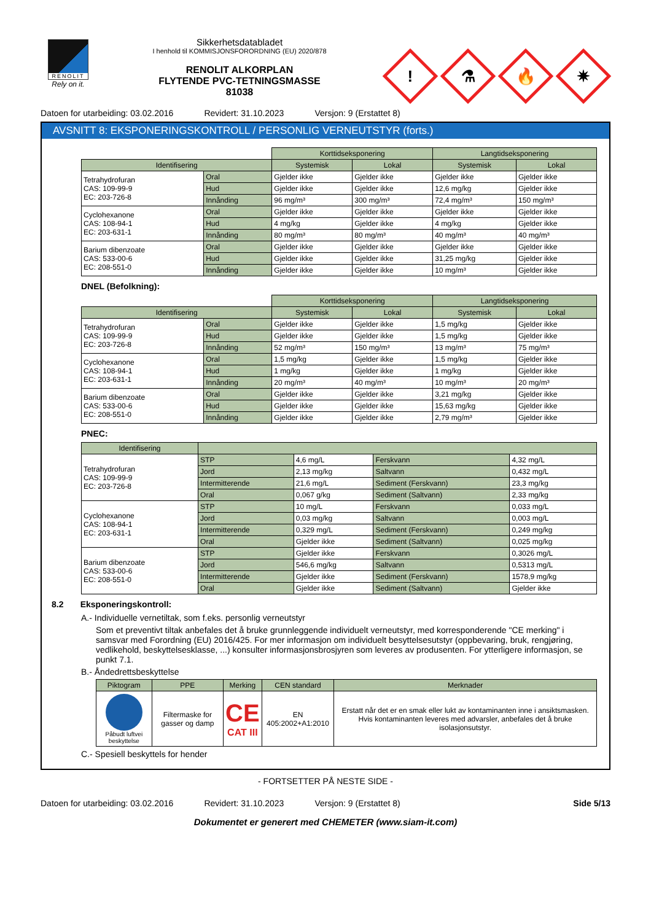RENOLIT
Rely on it.
Sikkerhetsdatabladet
I henhold til KOMMISJONSFORORDNING (EU) 2020/878
RENOLIT ALKORPLAN
FLYTENDE PVC-TETNINGSMASSE
81038
!
⚗
🔥
✷
Datoen for utarbeiding: 03.02.2016 Revidert: 31.10.2023 Versjon: 9 (Erstattet 8)
AVSNITT 8: EKSPONERINGSKONTROLL / PERSONLIG VERNEUTSTYR (forts.)
| | | Korttidseksponering | | Langtidseksponering | |
| Identifisering | | Systemisk | Lokal | Systemisk | Lokal |
| Tetrahydrofuran CAS: 109-99-9 EC: 203-726-8 | Oral | Gjelder ikke | Gjelder ikke | Gjelder ikke | Gjelder ikke |
| | Hud | Gjelder ikke | Gjelder ikke | 12,6 mg/kg | Gjelder ikke |
| | Innånding | 96 mg/m³ | 300 mg/m³ | 72,4 mg/m³ | 150 mg/m³ |
| Cyclohexanone CAS: 108-94-1 EC: 203-631-1 | Oral | Gjelder ikke | Gjelder ikke | Gjelder ikke | Gjelder ikke |
| | Hud | 4 mg/kg | Gjelder ikke | 4 mg/kg | Gjelder ikke |
| | Innånding | 80 mg/m³ | 80 mg/m³ | 40 mg/m³ | 40 mg/m³ |
| Barium dibenzoate CAS: 533-00-6 EC: 208-551-0 | Oral | Gjelder ikke | Gjelder ikke | Gjelder ikke | Gjelder ikke |
| | Hud | Gjelder ikke | Gjelder ikke | 31,25 mg/kg | Gjelder ikke |
| | Innånding | Gjelder ikke | Gjelder ikke | 10 mg/m³ | Gjelder ikke |
DNEL (Befolkning):
| | | Korttidseksponering | | Langtidseksponering | |
| Identifisering | | Systemisk | Lokal | Systemisk | Lokal |
| Tetrahydrofuran CAS: 109-99-9 EC: 203-726-8 | Oral | Gjelder ikke | Gjelder ikke | 1,5 mg/kg | Gjelder ikke |
| | Hud | Gjelder ikke | Gjelder ikke | 1,5 mg/kg | Gjelder ikke |
| | Innånding | 52 mg/m³ | 150 mg/m³ | 13 mg/m³ | 75 mg/m³ |
| Cyclohexanone CAS: 108-94-1 EC: 203-631-1 | Oral | 1,5 mg/kg | Gjelder ikke | 1,5 mg/kg | Gjelder ikke |
| | Hud | 1 mg/kg | Gjelder ikke | 1 mg/kg | Gjelder ikke |
| | Innånding | 20 mg/m³ | 40 mg/m³ | 10 mg/m³ | 20 mg/m³ |
| Barium dibenzoate CAS: 533-00-6 EC: 208-551-0 | Oral | Gjelder ikke | Gjelder ikke | 3,21 mg/kg | Gjelder ikke |
| | Hud | Gjelder ikke | Gjelder ikke | 15,63 mg/kg | Gjelder ikke |
| | Innånding | Gjelder ikke | Gjelder ikke | 2,79 mg/m³ | Gjelder ikke |
PNEC:
| Identifisering | | | | |
| --- | --- | --- | --- | --- |
| Tetrahydrofuran CAS: 109-99-9 EC: 203-726-8 | STP | 4,6 mg/L | Ferskvann | 4,32 mg/L |
| | Jord | 2,13 mg/kg | Saltvann | 0,432 mg/L |
| | Intermitterende | 21,6 mg/L | Sediment (Ferskvann) | 23,3 mg/kg |
| | Oral | 0,067 g/kg | Sediment (Saltvann) | 2,33 mg/kg |
| Cyclohexanone CAS: 108-94-1 EC: 203-631-1 | STP | 10 mg/L | Ferskvann | 0,033 mg/L |
| | Jord | 0,03 mg/kg | Saltvann | 0,003 mg/L |
| | Intermitterende | 0,329 mg/L | Sediment (Ferskvann) | 0,249 mg/kg |
| | Oral | Gjelder ikke | Sediment (Saltvann) | 0,025 mg/kg |
| Barium dibenzoate CAS: 533-00-6 EC: 208-551-0 | STP | Gjelder ikke | Ferskvann | 0,3026 mg/L |
| | Jord | 546,6 mg/kg | Saltvann | 0,5313 mg/L |
| | Intermitterende | Gjelder ikke | Sediment (Ferskvann) | 1578,9 mg/kg |
| | Oral | Gjelder ikke | Sediment (Saltvann) | Gjelder ikke |
8.2 Eksponeringskontroll:
A.- Individuelle vernetiltak, som f.eks. personlig verneutstyr
Som et preventivt tiltak anbefales det å bruke grunnleggende individuelt verneutstyr, med korresponderende "CE merking" i samsvar med Forordning (EU) 2016/425. For mer informasjon om individuelt besyttelsesutstyr (oppbevaring, bruk, rengjøring, vedlikehold, beskyttelsesklasse, ...) konsulter informasjonsbrosjyren som leveres av produsenten. For ytterligere informasjon, se punkt 7.1.
B.- Åndedrettsbeskyttelse
| Piktogram | PPE | Merking | CEN standard | Merknader |
| --- | --- | --- | --- | --- |
| Påbudt luftvei beskyttelse | Filtermaske for gasser og damp | CE CAT III | EN 405:2002+A1:2010 | Erstatt når det er en smak eller lukt av kontaminanten inne i ansiktsmasken. Hvis kontaminanten leveres med advarsler, anbefales det å bruke isolasjonsutstyr. |
C.- Spesiell beskyttels for hender
- FORTSETTER PÅ NESTE SIDE -
Datoen for utarbeiding: 03.02.2016 Revidert: 31.10.2023 Versjon: 9 (Erstattet 8) Side 5/13
Dokumentet er generert med CHEMETER (www.siam-it.com)